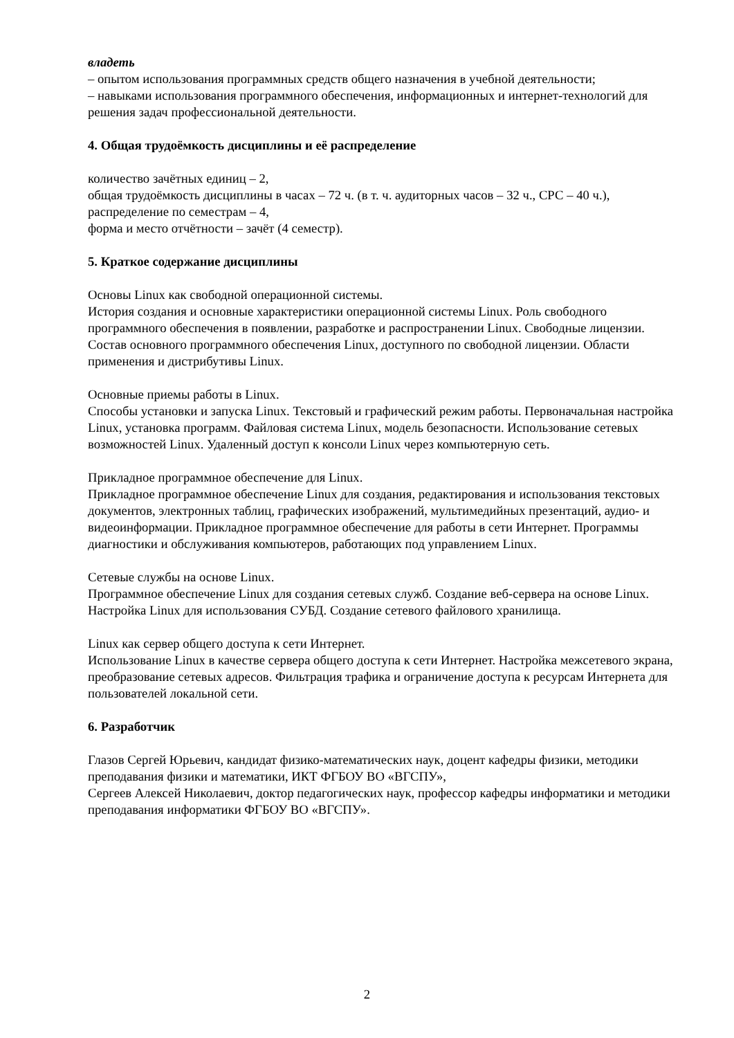владеть
– опытом использования программных средств общего назначения в учебной деятельности;
– навыками использования программного обеспечения, информационных и интернет-технологий для решения задач профессиональной деятельности.
4. Общая трудоёмкость дисциплины и её распределение
количество зачётных единиц – 2,
общая трудоёмкость дисциплины в часах – 72 ч. (в т. ч. аудиторных часов – 32 ч., СРС – 40 ч.),
распределение по семестрам – 4,
форма и место отчётности – зачёт (4 семестр).
5. Краткое содержание дисциплины
Основы Linux как свободной операционной системы.
История создания и основные характеристики операционной системы Linux. Роль свободного программного обеспечения в появлении, разработке и распространении Linux. Свободные лицензии. Состав основного программного обеспечения Linux, доступного по свободной лицензии. Области применения и дистрибутивы Linux.
Основные приемы работы в Linux.
Способы установки и запуска Linux. Текстовый и графический режим работы. Первоначальная настройка Linux, установка программ. Файловая система Linux, модель безопасности. Использование сетевых возможностей Linux. Удаленный доступ к консоли Linux через компьютерную сеть.
Прикладное программное обеспечение для Linux.
Прикладное программное обеспечение Linux для создания, редактирования и использования текстовых документов, электронных таблиц, графических изображений, мультимедийных презентаций, аудио- и видеоинформации. Прикладное программное обеспечение для работы в сети Интернет. Программы диагностики и обслуживания компьютеров, работающих под управлением Linux.
Сетевые службы на основе Linux.
Программное обеспечение Linux для создания сетевых служб. Создание веб-сервера на основе Linux. Настройка Linux для использования СУБД. Создание сетевого файлового хранилища.
Linux как сервер общего доступа к сети Интернет.
Использование Linux в качестве сервера общего доступа к сети Интернет. Настройка межсетевого экрана, преобразование сетевых адресов. Фильтрация трафика и ограничение доступа к ресурсам Интернета для пользователей локальной сети.
6. Разработчик
Глазов Сергей Юрьевич, кандидат физико-математических наук, доцент кафедры физики, методики преподавания физики и математики, ИКТ ФГБОУ ВО «ВГСПУ»,
Сергеев Алексей Николаевич, доктор педагогических наук, профессор кафедры информатики и методики преподавания информатики ФГБОУ ВО «ВГСПУ».
2